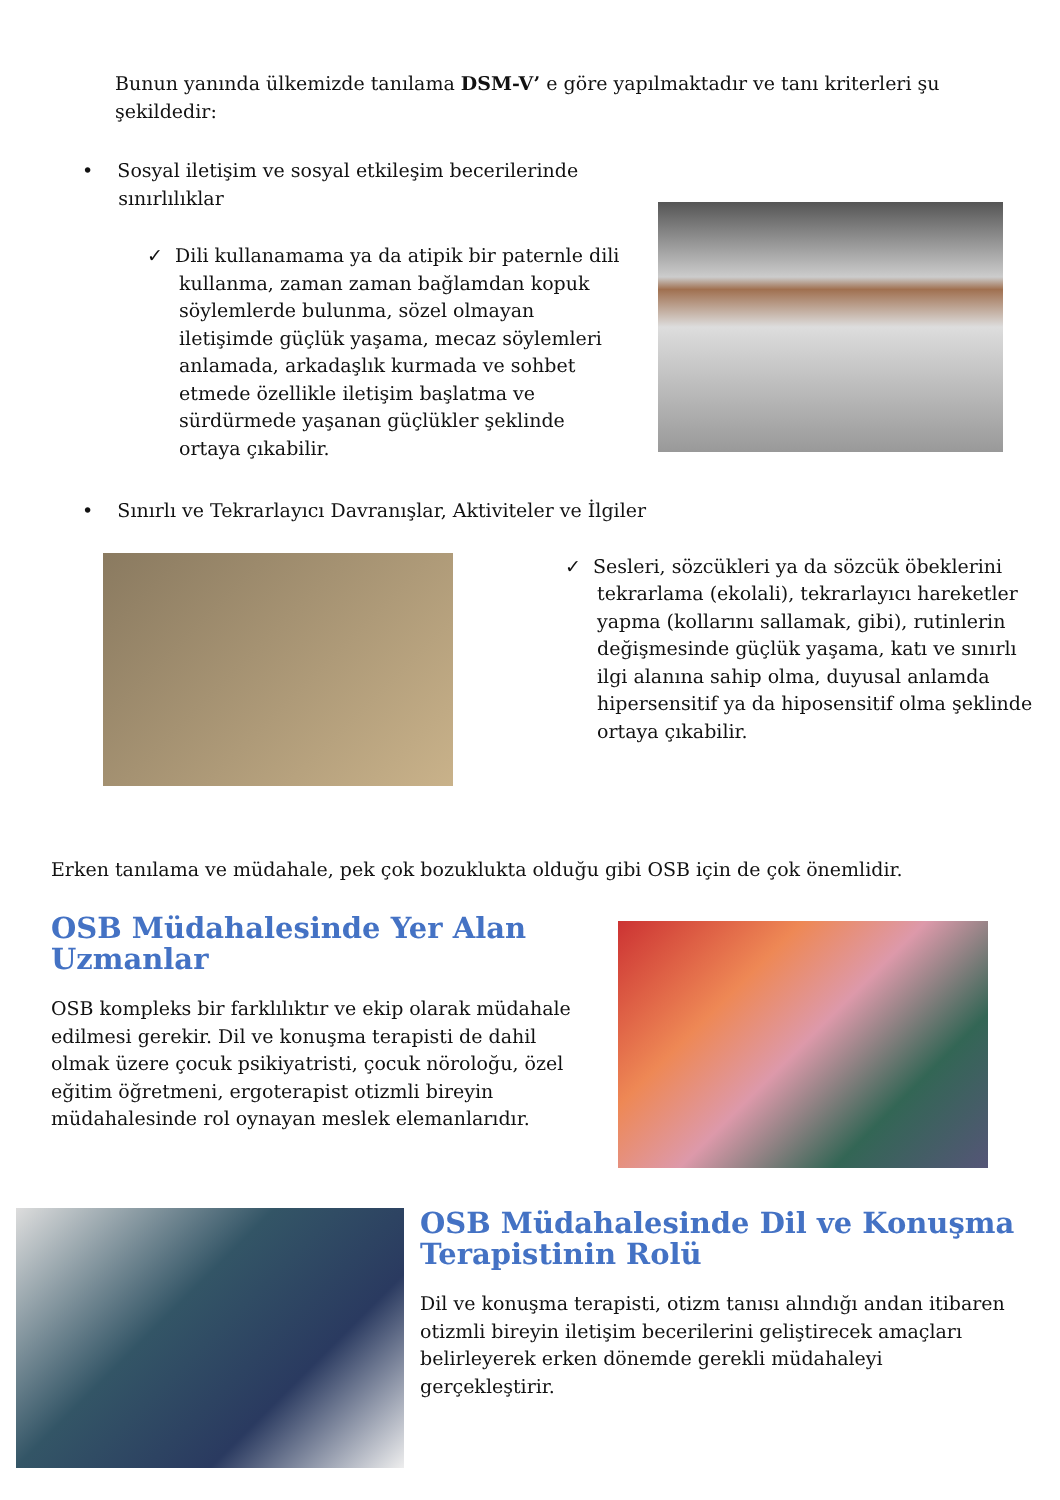Bunun yanında ülkemizde tanılama DSM-V’ e göre yapılmaktadır ve tanı kriterleri şu şekildedir:
• Sosyal iletişim ve sosyal etkileşim becerilerinde
sınırlılıklar
✓ Dili kullanamama ya da atipik bir paternle dili kullanma, zaman zaman bağlamdan kopuk söylemlerde bulunma, sözel olmayan iletişimde güçlük yaşama, mecaz söylemleri anlamada, arkadaşlık kurmada ve sohbet etmede özellikle iletişim başlatma ve sürdürmede yaşanan güçlükler şeklinde ortaya çıkabilir.
• Sınırlı ve Tekrarlayıcı Davranışlar, Aktiviteler ve İlgiler
✓ Sesleri, sözcükleri ya da sözcük öbeklerini tekrarlama (ekolali), tekrarlayıcı hareketler yapma (kollarını sallamak, gibi), rutinlerin değişmesinde güçlük yaşama, katı ve sınırlı ilgi alanına sahip olma, duyusal anlamda hipersensitif ya da hiposensitif olma şeklinde ortaya çıkabilir.
Erken tanılama ve müdahale, pek çok bozuklukta olduğu gibi OSB için de çok önemlidir.
OSB Müdahalesinde Yer Alan Uzmanlar
OSB kompleks bir farklılıktır ve ekip olarak müdahale edilmesi gerekir. Dil ve konuşma terapisti de dahil olmak üzere çocuk psikiyatristi, çocuk nöroloğu, özel eğitim öğretmeni, ergoterapist otizmli bireyin müdahalesinde rol oynayan meslek elemanlarıdır.
OSB Müdahalesinde Dil ve Konuşma Terapistinin Rolü
Dil ve konuşma terapisti, otizm tanısı alındığı andan itibaren otizmli bireyin iletişim becerilerini geliştirecek amaçları belirleyerek erken dönemde gerekli müdahaleyi gerçekleştirir.